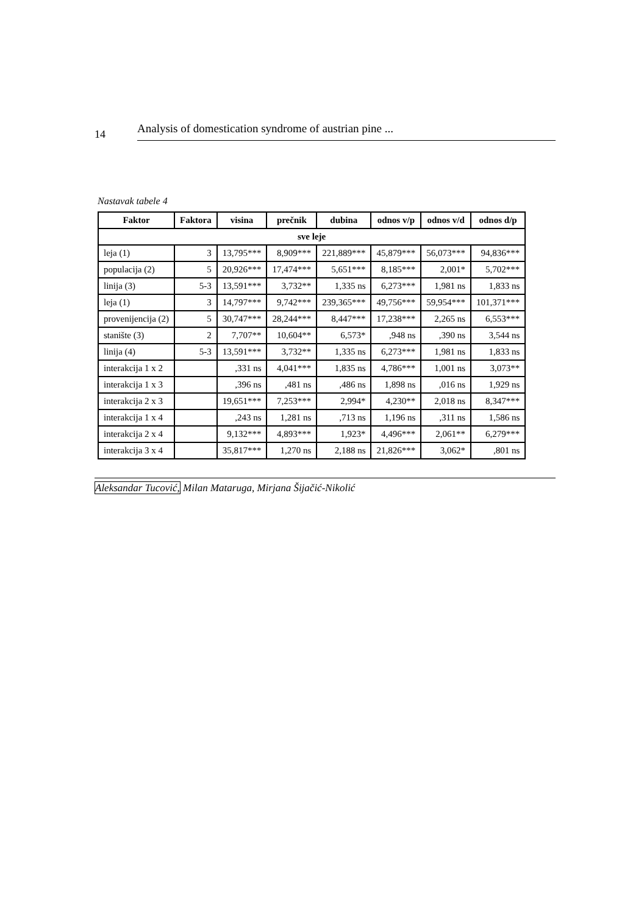14
Analysis of domestication syndrome of austrian pine ...
Nastavak tabele 4
| Faktor | Faktora | visina | prečnik | dubina | odnos v/p | odnos v/d | odnos d/p |
| --- | --- | --- | --- | --- | --- | --- | --- |
| sve leje | | | | | | | |
| leja (1) | 3 | 13,795*** | 8,909*** | 221,889*** | 45,879*** | 56,073*** | 94,836*** |
| populacija (2) | 5 | 20,926*** | 17,474*** | 5,651*** | 8,185*** | 2,001* | 5,702*** |
| linija (3) | 5-3 | 13,591*** | 3,732** | 1,335 ns | 6,273*** | 1,981 ns | 1,833 ns |
| leja (1) | 3 | 14,797*** | 9,742*** | 239,365*** | 49,756*** | 59,954*** | 101,371*** |
| provenijencija (2) | 5 | 30,747*** | 28,244*** | 8,447*** | 17,238*** | 2,265 ns | 6,553*** |
| stanište (3) | 2 | 7,707** | 10,604** | 6,573* | ,948 ns | ,390 ns | 3,544 ns |
| linija (4) | 5-3 | 13,591*** | 3,732** | 1,335 ns | 6,273*** | 1,981 ns | 1,833 ns |
| interakcija 1 x 2 | | ,331 ns | 4,041*** | 1,835 ns | 4,786*** | 1,001 ns | 3,073** |
| interakcija 1 x 3 | | ,396 ns | ,481 ns | ,486 ns | 1,898 ns | ,016 ns | 1,929 ns |
| interakcija 2 x 3 | | 19,651*** | 7,253*** | 2,994* | 4,230** | 2,018 ns | 8,347*** |
| interakcija 1 x 4 | | ,243 ns | 1,281 ns | ,713 ns | 1,196 ns | ,311 ns | 1,586 ns |
| interakcija 2 x 4 | | 9,132*** | 4,893*** | 1,923* | 4,496*** | 2,061** | 6,279*** |
| interakcija 3 x 4 | | 35,817*** | 1,270 ns | 2,188 ns | 21,826*** | 3,062* | ,801 ns |
Aleksandar Tucović, Milan Mataruga, Mirjana Šijačić-Nikolić